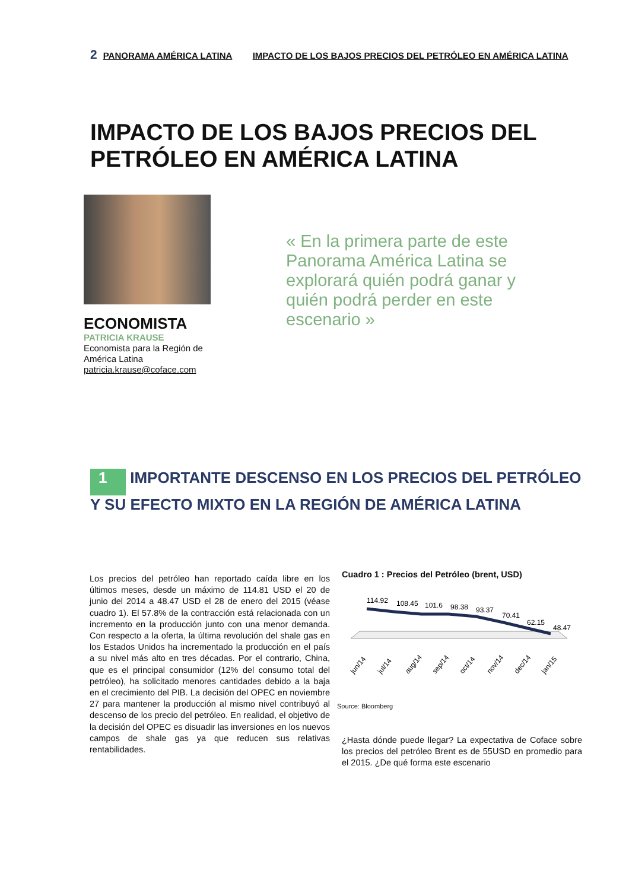2 PANORAMA AMÉRICA LATINA IMPACTO DE LOS BAJOS PRECIOS DEL PETRÓLEO EN AMÉRICA LATINA
IMPACTO DE LOS BAJOS PRECIOS DEL PETRÓLEO EN AMÉRICA LATINA
ECONOMISTA
PATRICIA KRAUSE
Economista para la Región de
América Latina
patricia.krause@coface.com
« En la primera parte de este Panorama América Latina se explorará quién podrá ganar y quién podrá perder en este escenario »
1 IMPORTANTE DESCENSO EN LOS PRECIOS DEL PETRÓLEO
Y SU EFECTO MIXTO EN LA REGIÓN DE AMÉRICA LATINA
Los precios del petróleo han reportado caída libre en los últimos meses, desde un máximo de 114.81 USD el 20 de junio del 2014 a 48.47 USD el 28 de enero del 2015 (véase cuadro 1). El 57.8% de la contracción está relacionada con un incremento en la producción junto con una menor demanda. Con respecto a la oferta, la última revolución del shale gas en los Estados Unidos ha incrementado la producción en el país a su nivel más alto en tres décadas. Por el contrario, China, que es el principal consumidor (12% del consumo total del petróleo), ha solicitado menores cantidades debido a la baja en el crecimiento del PIB. La decisión del OPEC en noviembre 27 para mantener la producción al mismo nivel contribuyó al descenso de los precio del petróleo. En realidad, el objetivo de la decisión del OPEC es disuadir las inversiones en los nuevos campos de shale gas ya que reducen sus relativas rentabilidades.
Cuadro 1 : Precios del Petróleo (brent, USD)
114.92
108.45
101.6
98.38
93.37
70.41
62.15
48.47
jun/14
jul/14
aug/14
sep/14
oct/14
nov/14
dec/14
jan/15
Source: Bloomberg
¿Hasta dónde puede llegar? La expectativa de Coface sobre los precios del petróleo Brent es de 55USD en promedio para el 2015. ¿De qué forma este escenario